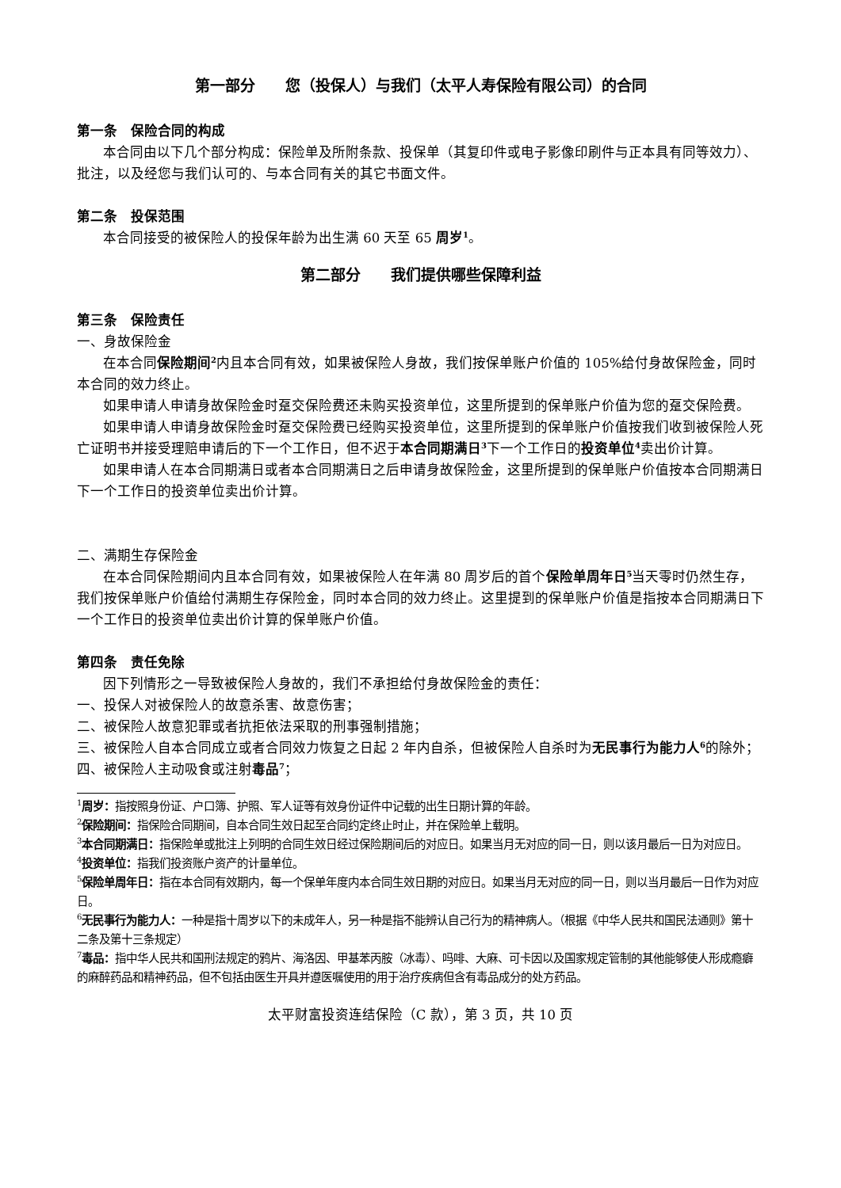第一部分　　您（投保人）与我们（太平人寿保险有限公司）的合同
第一条　保险合同的构成
本合同由以下几个部分构成：保险单及所附条款、投保单（其复印件或电子影像印刷件与正本具有同等效力）、批注，以及经您与我们认可的、与本合同有关的其它书面文件。
第二条　投保范围
本合同接受的被保险人的投保年龄为出生满 60 天至 65 周岁<sup>1</sup>。
第二部分　　我们提供哪些保障利益
第三条　保险责任
一、身故保险金
在本合同保险期间<sup>2</sup>内且本合同有效，如果被保险人身故，我们按保单账户价值的 105%给付身故保险金，同时本合同的效力终止。
如果申请人申请身故保险金时趸交保险费还未购买投资单位，这里所提到的保单账户价值为您的趸交保险费。
如果申请人申请身故保险金时趸交保险费已经购买投资单位，这里所提到的保单账户价值按我们收到被保险人死亡证明书并接受理赔申请后的下一个工作日，但不迟于本合同期满日<sup>3</sup>下一个工作日的投资单位<sup>4</sup>卖出价计算。
如果申请人在本合同期满日或者本合同期满日之后申请身故保险金，这里所提到的保单账户价值按本合同期满日下一个工作日的投资单位卖出价计算。
二、满期生存保险金
在本合同保险期间内且本合同有效，如果被保险人在年满 80 周岁后的首个保险单周年日<sup>5</sup>当天零时仍然生存，我们按保单账户价值给付满期生存保险金，同时本合同的效力终止。这里提到的保单账户价值是指按本合同期满日下一个工作日的投资单位卖出价计算的保单账户价值。
第四条　责任免除
因下列情形之一导致被保险人身故的，我们不承担给付身故保险金的责任：
一、投保人对被保险人的故意杀害、故意伤害；
二、被保险人故意犯罪或者抗拒依法采取的刑事强制措施；
三、被保险人自本合同成立或者合同效力恢复之日起 2 年内自杀，但被保险人自杀时为无民事行为能力人<sup>6</sup>的除外；
四、被保险人主动吸食或注射毒品<sup>7</sup>；
<sup>1</sup> 周岁：指按照身份证、户口簿、护照、军人证等有效身份证件中记载的出生日期计算的年龄。
<sup>2</sup> 保险期间：指保险合同期间，自本合同生效日起至合同约定终止时止，并在保险单上载明。
<sup>3</sup> 本合同期满日：指保险单或批注上列明的合同生效日经过保险期间后的对应日。如果当月无对应的同一日，则以该月最后一日为对应日。
<sup>4</sup> 投资单位：指我们投资账户资产的计量单位。
<sup>5</sup> 保险单周年日：指在本合同有效期内，每一个保单年度内本合同生效日期的对应日。如果当月无对应的同一日，则以当月最后一日作为对应日。
<sup>6</sup> 无民事行为能力人：一种是指十周岁以下的未成年人，另一种是指不能辨认自己行为的精神病人。（根据《中华人民共和国民法通则》第十二条及第十三条规定）
<sup>7</sup> 毒品：指中华人民共和国刑法规定的鸦片、海洛因、甲基苯丙胺（冰毒）、吗啡、大麻、可卡因以及国家规定管制的其他能够使人形成瘾癖的麻醉药品和精神药品，但不包括由医生开具并遵医嘱使用的用于治疗疾病但含有毒品成分的处方药品。
太平财富投资连结保险（C 款），第 3 页，共 10 页